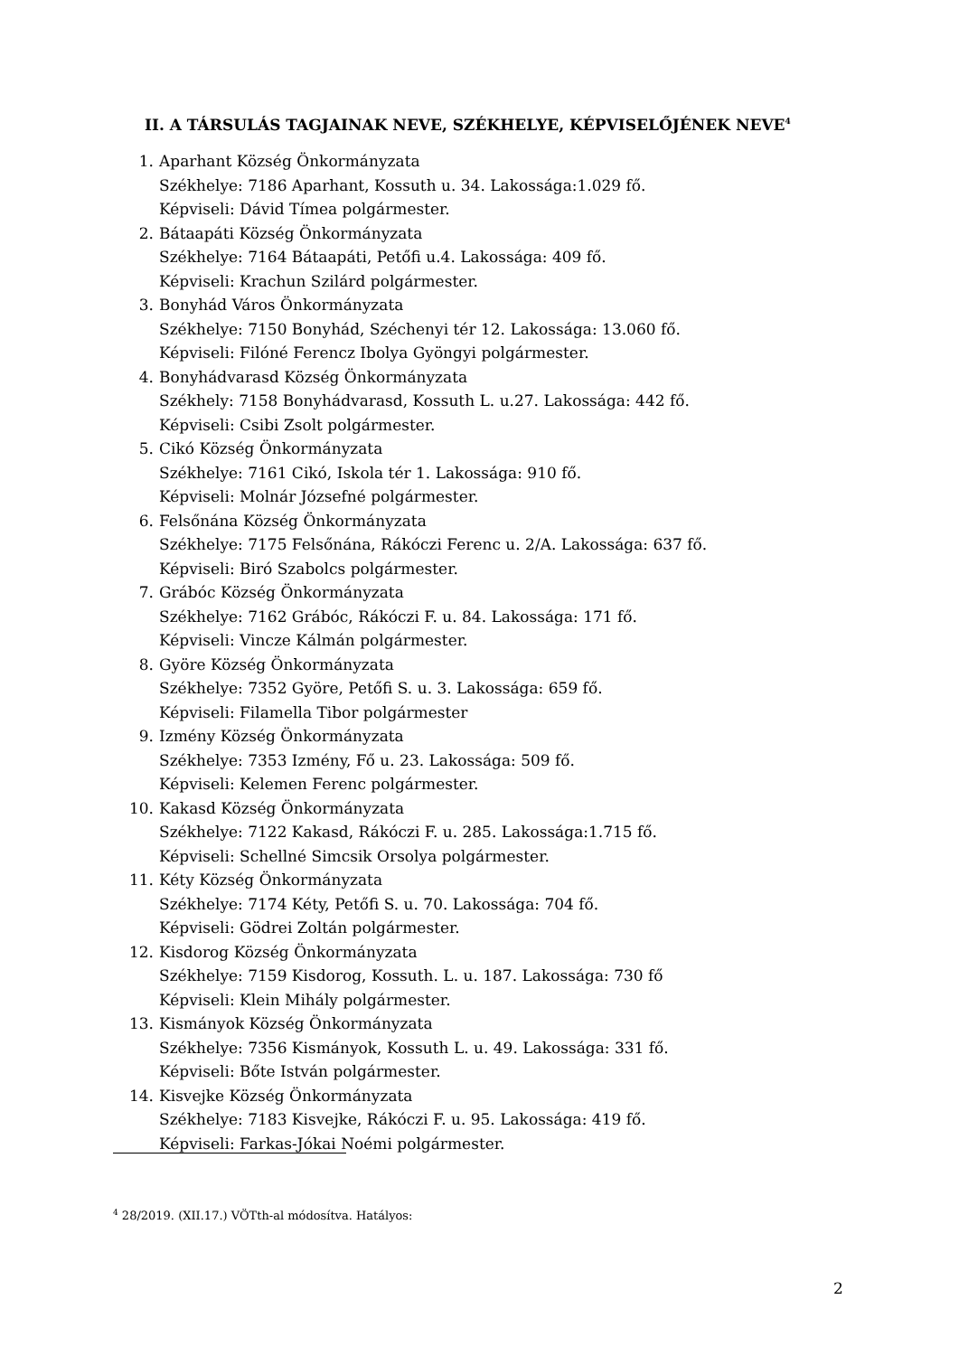II. A TÁRSULÁS TAGJAINAK NEVE, SZÉKHELYE, KÉPVISELŐJÉNEK NEVE<sup>4</sup>
1. Aparhant Község Önkormányzata
Székhelye: 7186 Aparhant, Kossuth u. 34. Lakossága:1.029 fő.
Képviseli: Dávid Tímea polgármester.
2. Bátaapáti Község Önkormányzata
Székhelye: 7164 Bátaapáti, Petőfi u.4. Lakossága: 409 fő.
Képviseli: Krachun Szilárd polgármester.
3. Bonyhád Város Önkormányzata
Székhelye: 7150 Bonyhád, Széchenyi tér 12. Lakossága: 13.060 fő.
Képviseli: Filóné Ferencz Ibolya Gyöngyi polgármester.
4. Bonyhádvarasd Község Önkormányzata
Székhely: 7158 Bonyhádvarasd, Kossuth L. u.27. Lakossága: 442 fő.
Képviseli: Csibi Zsolt polgármester.
5. Cikó Község Önkormányzata
Székhelye: 7161 Cikó, Iskola tér 1. Lakossága: 910 fő.
Képviseli: Molnár Józsefné polgármester.
6. Felsőnána Község Önkormányzata
Székhelye: 7175 Felsőnána, Rákóczi Ferenc u. 2/A. Lakossága: 637 fő.
Képviseli: Biró Szabolcs polgármester.
7. Grábóc Község Önkormányzata
Székhelye: 7162 Grábóc, Rákóczi F. u. 84. Lakossága: 171 fő.
Képviseli: Vincze Kálmán polgármester.
8. Györe Község Önkormányzata
Székhelye: 7352 Györe, Petőfi S. u. 3. Lakossága: 659 fő.
Képviseli: Filamella Tibor polgármester
9. Izmény Község Önkormányzata
Székhelye: 7353 Izmény, Fő u. 23. Lakossága: 509 fő.
Képviseli: Kelemen Ferenc polgármester.
10. Kakasd Község Önkormányzata
Székhelye: 7122 Kakasd, Rákóczi F. u. 285. Lakossága:1.715 fő.
Képviseli: Schellné Simcsik Orsolya polgármester.
11. Kéty Község Önkormányzata
Székhelye: 7174 Kéty, Petőfi S. u. 70. Lakossága: 704 fő.
Képviseli: Gödrei Zoltán polgármester.
12. Kisdorog Község Önkormányzata
Székhelye: 7159 Kisdorog, Kossuth. L. u. 187. Lakossága: 730 fő
Képviseli: Klein Mihály polgármester.
13. Kismányok Község Önkormányzata
Székhelye: 7356 Kismányok, Kossuth L. u. 49. Lakossága: 331 fő.
Képviseli: Bőte István polgármester.
14. Kisvejke Község Önkormányzata
Székhelye: 7183 Kisvejke, Rákóczi F. u. 95. Lakossága: 419 fő.
Képviseli: Farkas-Jókai Noémi polgármester.
<sup>4</sup> 28/2019. (XII.17.) VÖTth-al módosítva. Hatályos:
2